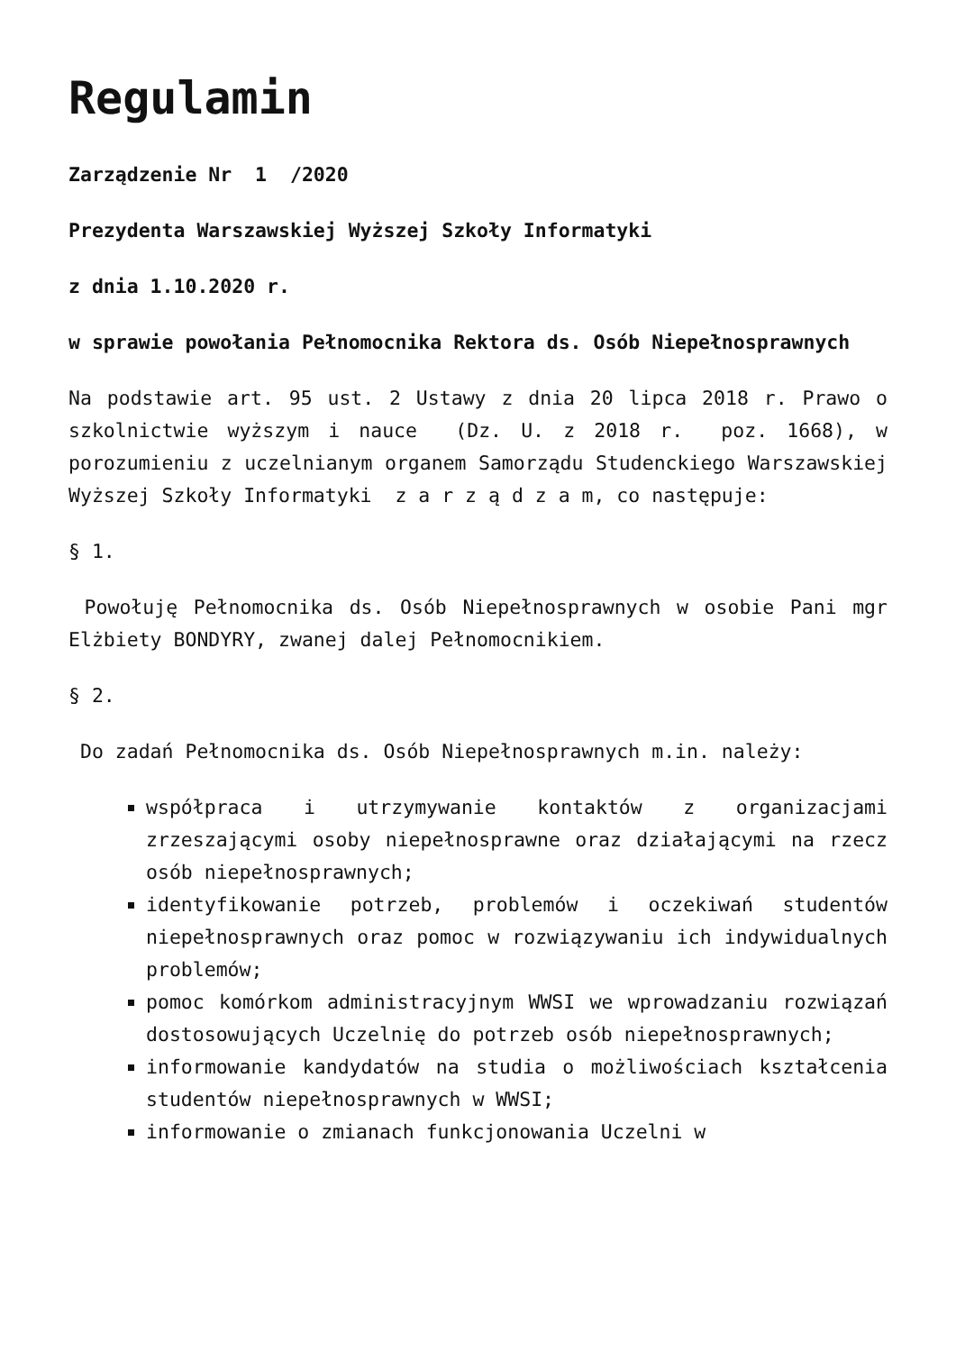Regulamin
Zarządzenie Nr 1 /2020
Prezydenta Warszawskiej Wyższej Szkoły Informatyki
z dnia 1.10.2020 r.
w sprawie powołania Pełnomocnika Rektora ds. Osób Niepełnosprawnych
Na podstawie art. 95 ust. 2 Ustawy z dnia 20 lipca 2018 r. Prawo o szkolnictwie wyższym i nauce (Dz. U. z 2018 r. poz. 1668), w porozumieniu z uczelnianym organem Samorządu Studenckiego Warszawskiej Wyższej Szkoły Informatyki z a r z ą d z a m, co następuje:
§ 1.
Powołuję Pełnomocnika ds. Osób Niepełnosprawnych w osobie Pani mgr Elżbiety BONDYRY, zwanej dalej Pełnomocnikiem.
§ 2.
Do zadań Pełnomocnika ds. Osób Niepełnosprawnych m.in. należy:
współpraca i utrzymywanie kontaktów z organizacjami zrzeszającymi osoby niepełnosprawne oraz działającymi na rzecz osób niepełnosprawnych;
identyfikowanie potrzeb, problemów i oczekiwań studentów niepełnosprawnych oraz pomoc w rozwiązywaniu ich indywidualnych problemów;
pomoc komórkom administracyjnym WWSI we wprowadzaniu rozwiązań dostosowujących Uczelnię do potrzeb osób niepełnosprawnych;
informowanie kandydatów na studia o możliwościach kształcenia studentów niepełnosprawnych w WWSI;
informowanie o zmianach funkcjonowania Uczelni w